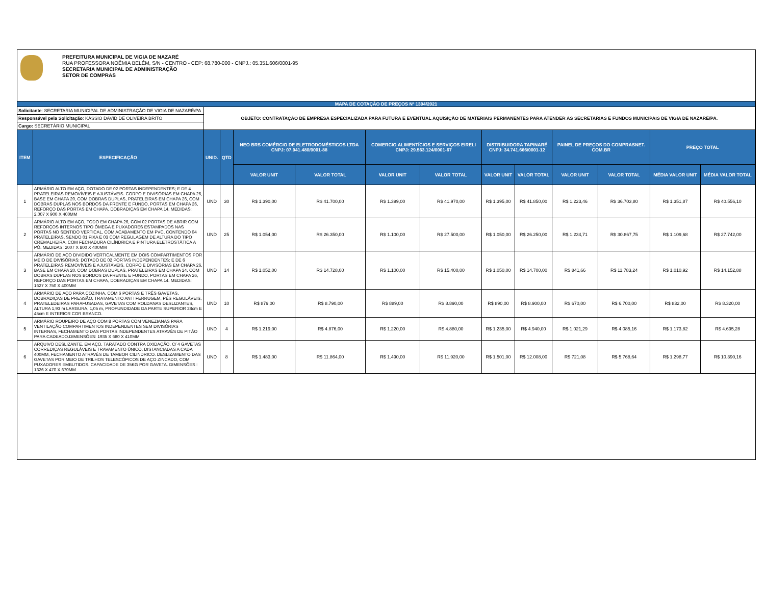PREFEITURA MUNICIPAL DE VIGIA DE NAZARÉ
RUA PROFESSORA NOÊMIA BELÉM, S/N - CENTRO - CEP: 68.780-000 - CNPJ.: 05.351.606/0001-95
SECRETARIA MUNICIPAL DE ADMINISTRAÇÃO
SETOR DE COMPRAS
| MAPA DE COTAÇÃO DE PREÇOS Nº 1304/2021 | | | | | | | | | | | | | |
| Solicitante : SECRETARIA MUNICIPAL DE ADMINISTRAÇÃO DE VIGIA DE NAZARÉ/PA | | OBJETO: CONTRATAÇÃO DE EMPRESA ESPECIALIZADA PARA FUTURA E EVENTUAL AQUISIÇÃO DE MATERIAIS PERMANENTES PARA ATENDER AS SECRETARIAS E FUNDOS MUNICIPAIS DE VIGIA DE NAZARÉ/PA. | | | | | | | | | | | |
| Responsável pela Solicitação : KÁSSIO DAVID DE OLIVEIRA BRITO | | | | | | | | | | | | | |
| Cargo: SECRETÁRIO MUNICIPAL | | | | | | | | | | | | | |
| ITEM | ESPECIFICAÇÃO | UNID. | QTD | NEO BRS COMÉRCIO DE ELETRODOMÉSTICOS LTDA CNPJ: 07.041.480/0001-88 | | COMERCIO ALIMENTÍCIOS E SERVIÇOS EIRELI CNPJ: 29.563.124/0001-67 | | DISTRIBUIDORA TAPINARÉ CNPJ: 34.741.666/0001-12 | | PAINEL DE PREÇOS DO COMPRASNET. COM.BR | | PREÇO TOTAL | |
| | | | | VALOR UNIT | VALOR TOTAL | VALOR UNIT | VALOR TOTAL | VALOR UNIT | VALOR TOTAL | VALOR UNIT | VALOR TOTAL | MÉDIA VALOR UNIT | MÉDIA VALOR TOTAL |
| 1 | ARMÁRIO ALTO EM AÇO, DOTADO DE 02 PORTAS INDEPENDENTES; E DE 4 PRATELEIRAS REMOVÍVEIS E AJUSTÁVEIS. CORPO E DIVISÓRIAS EM CHAPA 26, BASE EM CHAPA 20, COM DOBRAS DUPLAS, PRATELEIRAS EM CHAPA 26, COM DOBRAS DUPLAS NOS BORDOS DA FRENTE E FUNDO, PORTAS EM CHAPA 26, REFORÇO DAS PORTAS EM CHAPA, DOBRADIÇAS EM CHAPA 14. MEDIDAS: 2,007 X 900 X 400MM | UND | 30 | R$ 1.390,00 | R$ 41.700,00 | R$ 1.399,00 | R$ 41.970,00 | R$ 1.395,00 | R$ 41.850,00 | R$ 1.223,46 | R$ 36.703,80 | R$ 1.351,87 | R$ 40.556,10 |
| 2 | ARMÁRIO ALTO EM AÇO, TODO EM CHAPA 26, COM 02 PORTAS DE ABRIR COM REFORÇOS INTERNOS TIPO ÔMEGA E PUXADORES ESTAMPADOS NAS PORTAS NO SENTIDO VERTICAL, COM ACABAMENTO EM PVC, CONTENDO 04 PRATELEIRAS, SENDO 01 FIXA E 03 COM REGULAGEM DE ALTURA DO TIPO CREMALHEIRA, COM FECHADURA CILÍNDRICA E PINTURA ELETROSTÁTICA A PÓ. MEDIDAS: 2007 X 800 X 400MM | UND | 25 | R$ 1.054,00 | R$ 26.350,00 | R$ 1.100,00 | R$ 27.500,00 | R$ 1.050,00 | R$ 26.250,00 | R$ 1.234,71 | R$ 30.867,75 | R$ 1.109,68 | R$ 27.742,00 |
| 3 | ARMÁRIO DE AÇO DIVIDIDO VERTICALMENTE EM DOIS COMPARTIMENTOS POR MEIO DE DIVISÓRIAS; DOTADO DE 02 PORTAS INDEPENDENTES; E DE 6 PRATELEIRAS REMOVÍVEIS E AJUSTÁVEIS. CORPO E DIVISÓRIAS EM CHAPA 26, BASE EM CHAPA 20, COM DOBRAS DUPLAS, PRATELEIRAS EM CHAPA 24, COM DOBRAS DUPLAS NOS BORDOS DA FRENTE E FUNDO, PORTAS EM CHAPA 26, REFORÇO DAS PORTAS EM CHAPA, DOBRADIÇAS EM CHAPA 14. MEDIDAS: 1627 X 750 X 400MM | UND | 14 | R$ 1.052,00 | R$ 14.728,00 | R$ 1.100,00 | R$ 15.400,00 | R$ 1.050,00 | R$ 14.700,00 | R$ 841,66 | R$ 11.783,24 | R$ 1.010,92 | R$ 14.152,88 |
| 4 | ARMÁRIO DE AÇO PARA COZINHA, COM 6 PORTAS E TRÊS GAVETAS, DOBRADIÇAS DE PRESSÃO, TRATAMENTO ANTI FERRUGEM, PÉS REGULÁVEIS, PRATELEDEIRAS PARAFUSADAS, GAVETAS COM ROLDANAS DESLIZANTES, ALTURA 1,93 m LARGURA, 1,05 m, PROFUNDIDADE DA PARTE SUPERIOR 28cm E 45cm E INTERIOR COR BRANCO. | UND | 10 | R$ 879,00 | R$ 8.790,00 | R$ 889,00 | R$ 8.890,00 | R$ 890,00 | R$ 8.900,00 | R$ 670,00 | R$ 6.700,00 | R$ 832,00 | R$ 8.320,00 |
| 5 | ARMÁRIO ROUPEIRO DE AÇO COM 8 PORTAS COM VENEZIANAS PARA VENTILAÇÃO COMPARTIMENTOS INDEPENDENTES SEM DIVISÓRIAS INTERNAS, FECHAMENTO DAS PORTAS INDEPENDENTES ATRAVÉS DE PITÃO PARA CADEADO.DIMENSÕES: 1935 X 680 X 410MM | UND | 4 | R$ 1.219,00 | R$ 4.876,00 | R$ 1.220,00 | R$ 4.880,00 | R$ 1.235,00 | R$ 4.940,00 | R$ 1.021,29 | R$ 4.085,16 | R$ 1.173,82 | R$ 4.695,28 |
| 6 | ARQUIVO DESLIZANTE, EM AÇO, TARATADO CONTRA OXIDAÇÃO, C/ 4 GAVETAS CORREDIÇAS REGULÁVEIS E TRAVAMENTO ÚNICO, DISTANCIADAS A CADA 400MM, FECHAMENTO ATRAVÉS DE TAMBOR CILINDRICO. DESLIZAMENTO DAS GAVETAS POR MEIO DE TRILHOS TELESCÓPICOS DE AÇO ZINCADO, COM PUXADORES EMBUTIDOS. CAPACIDADE DE 35KG POR GAVETA. DIMENSÕES : 1326 X 470 X 670MM | UND | 8 | R$ 1.483,00 | R$ 11.864,00 | R$ 1.490,00 | R$ 11.920,00 | R$ 1.501,00 | R$ 12.008,00 | R$ 721,08 | R$ 5.768,64 | R$ 1.298,77 | R$ 10.390,16 |